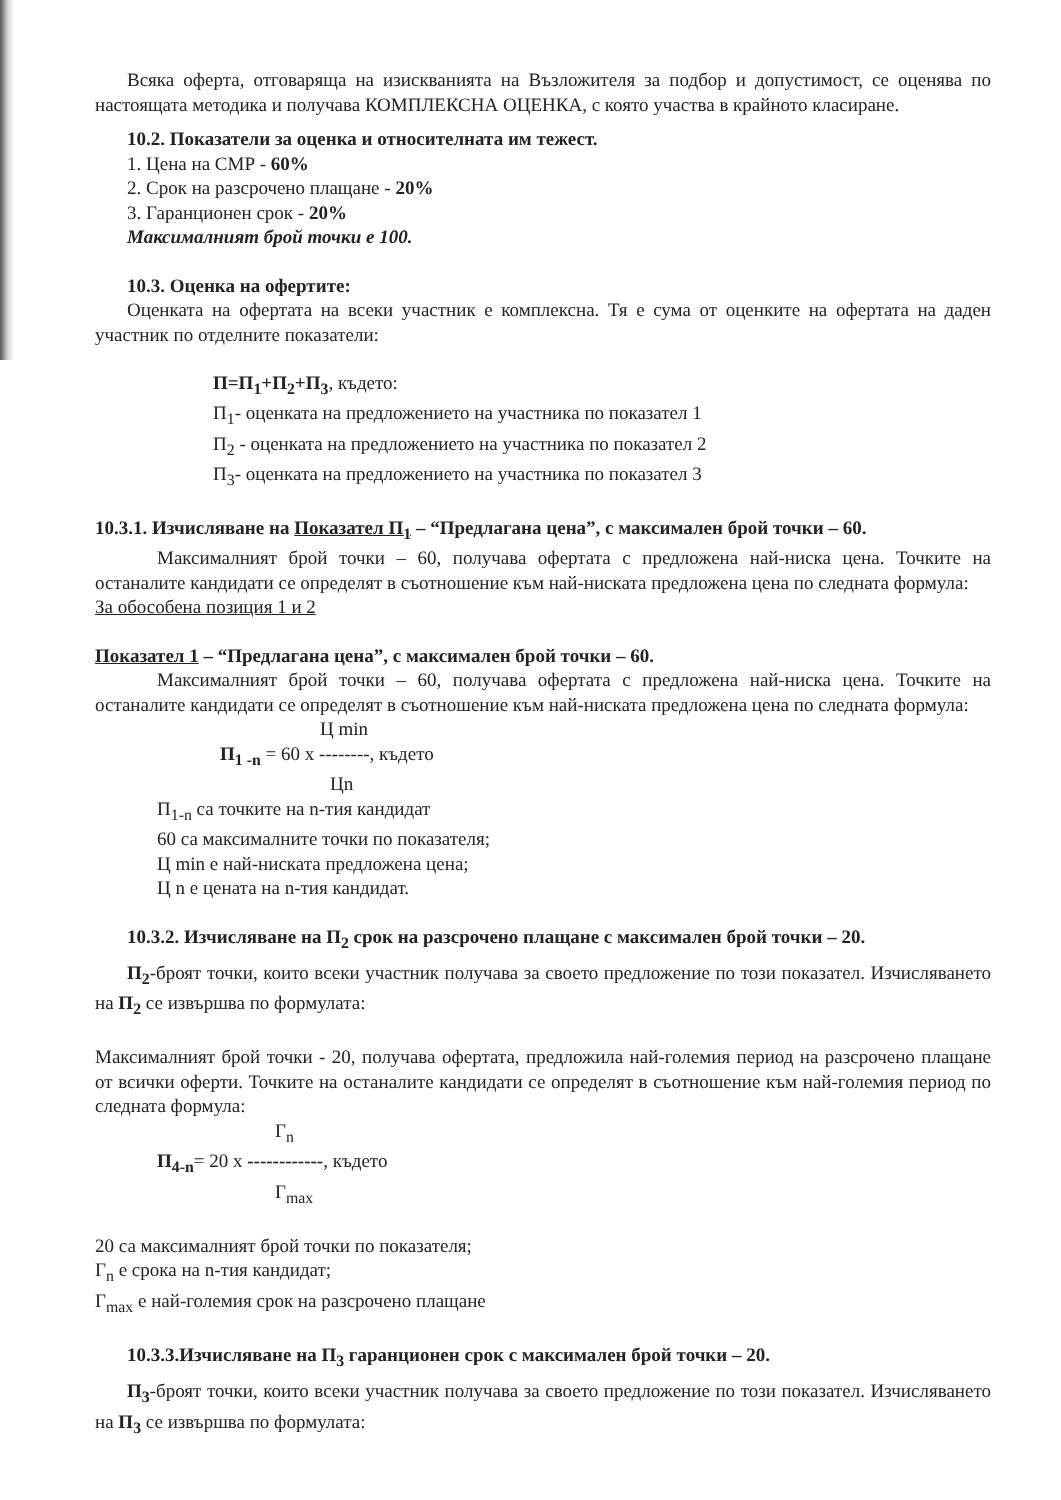Всяка оферта, отговаряща на изискванията на Възложителя за подбор и допустимост, се оценява по настоящата методика и получава КОМПЛЕКСНА ОЦЕНКА, с която участва в крайното класиране.
10.2. Показатели за оценка и относителната им тежест.
1. Цена на СМР - 60%
2. Срок на разсрочено плащане - 20%
3. Гаранционен срок - 20%
Максималният брой точки е 100.
10.3. Оценка на офертите:
Оценката на офертата на всеки участник е комплексна. Тя е сума от оценките на офертата на даден участник по отделните показатели:
П=П<sub>1</sub>+П<sub>2</sub>+П<sub>3</sub>, където:
П<sub>1</sub>- оценката на предложението на участника по показател 1
П<sub>2</sub> - оценката на предложението на участника по показател 2
П<sub>3</sub>- оценката на предложението на участника по показател 3
10.3.1. Изчисляване на Показател П<sub>1</sub> – “Предлагана цена”, с максимален брой точки – 60.
Максималният брой точки – 60, получава офертата с предложена най-ниска цена. Точките на останалите кандидати се определят в съотношение към най-ниската предложена цена по следната формула:
За обособена позиция 1 и 2
Показател 1 – “Предлагана цена”, с максимален брой точки – 60.
Максималният брой точки – 60, получава офертата с предложена най-ниска цена. Точките на останалите кандидати се определят в съотношение към най-ниската предложена цена по следната формула:
Ц min
П<sub>1 -n</sub> = 60 x --------, където
Цn
П<sub>1-n</sub> са точките на n-тия кандидат
60 са максималните точки по показателя;
Ц min е най-ниската предложена цена;
Ц n е цената на n-тия кандидат.
10.3.2. Изчисляване на П<sub>2</sub> срок на разсрочено плащане с максимален брой точки – 20.
П<sub>2</sub>-броят точки, които всеки участник получава за своето предложение по този показател. Изчисляването на П<sub>2</sub> се извършва по формулата:
Максималният брой точки - 20, получава офертата, предложила най-големия период на разсрочено плащане от всички оферти. Точките на останалите кандидати се определят в съотношение към най-големия период по следната формула:
Г<sub>n</sub>
П<sub>4-n</sub>= 20 x ------------, където
Г<sub>max</sub>
20 са максималният брой точки по показателя;
Г<sub>n</sub> е срока на n-тия кандидат;
Г<sub>max</sub> е най-големия срок на разсрочено плащане
10.3.3.Изчисляване на П<sub>3</sub> гаранционен срок с максимален брой точки – 20.
П<sub>3</sub>-броят точки, които всеки участник получава за своето предложение по този показател. Изчисляването на П<sub>3</sub> се извършва по формулата: